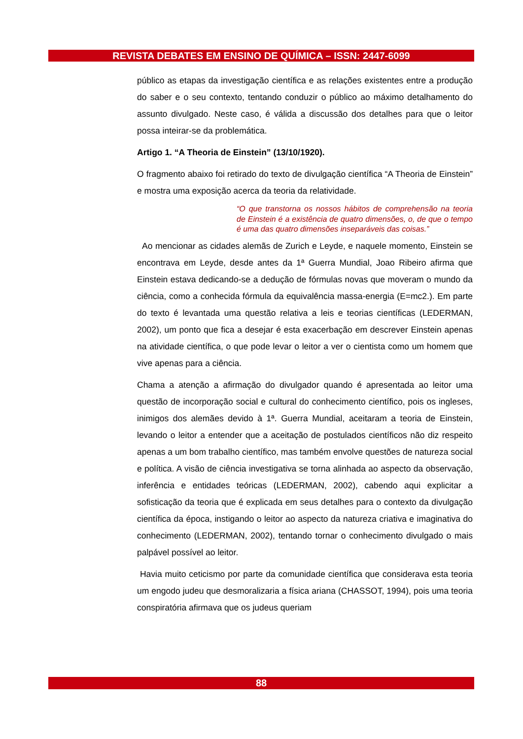REVISTA DEBATES EM ENSINO DE QUÍMICA – ISSN: 2447-6099
público as etapas da investigação científica e as relações existentes entre a produção do saber e o seu contexto, tentando conduzir o público ao máximo detalhamento do assunto divulgado. Neste caso, é válida a discussão dos detalhes para que o leitor possa inteirar-se da problemática.
Artigo 1. “A Theoria de Einstein” (13/10/1920).
O fragmento abaixo foi retirado do texto de divulgação científica “A Theoria de Einstein” e mostra uma exposição acerca da teoria da relatividade.
“O que transtorna os nossos hábitos de comprehensão na teoria de Einstein é a existência de quatro dimensões, o, de que o tempo é uma das quatro dimensões inseparáveis das coisas.”
Ao mencionar as cidades alemãs de Zurich e Leyde, e naquele momento, Einstein se encontrava em Leyde, desde antes da 1ª Guerra Mundial, Joao Ribeiro afirma que Einstein estava dedicando-se a dedução de fórmulas novas que moveram o mundo da ciência, como a conhecida fórmula da equivalência massa-energia (E=mc2.). Em parte do texto é levantada uma questão relativa a leis e teorias científicas (LEDERMAN, 2002), um ponto que fica a desejar é esta exacerbação em descrever Einstein apenas na atividade científica, o que pode levar o leitor a ver o cientista como um homem que vive apenas para a ciência.
Chama a atenção a afirmação do divulgador quando é apresentada ao leitor uma questão de incorporação social e cultural do conhecimento científico, pois os ingleses, inimigos dos alemães devido à 1ª. Guerra Mundial, aceitaram a teoria de Einstein, levando o leitor a entender que a aceitação de postulados científicos não diz respeito apenas a um bom trabalho científico, mas também envolve questões de natureza social e política. A visão de ciência investigativa se torna alinhada ao aspecto da observação, inferência e entidades teóricas (LEDERMAN, 2002), cabendo aqui explicitar a sofisticação da teoria que é explicada em seus detalhes para o contexto da divulgação científica da época, instigando o leitor ao aspecto da natureza criativa e imaginativa do conhecimento (LEDERMAN, 2002), tentando tornar o conhecimento divulgado o mais palpável possível ao leitor.
Havia muito ceticismo por parte da comunidade científica que considerava esta teoria um engodo judeu que desmoralizaria a física ariana (CHASSOT, 1994), pois uma teoria conspiratória afirmava que os judeus queriam
88